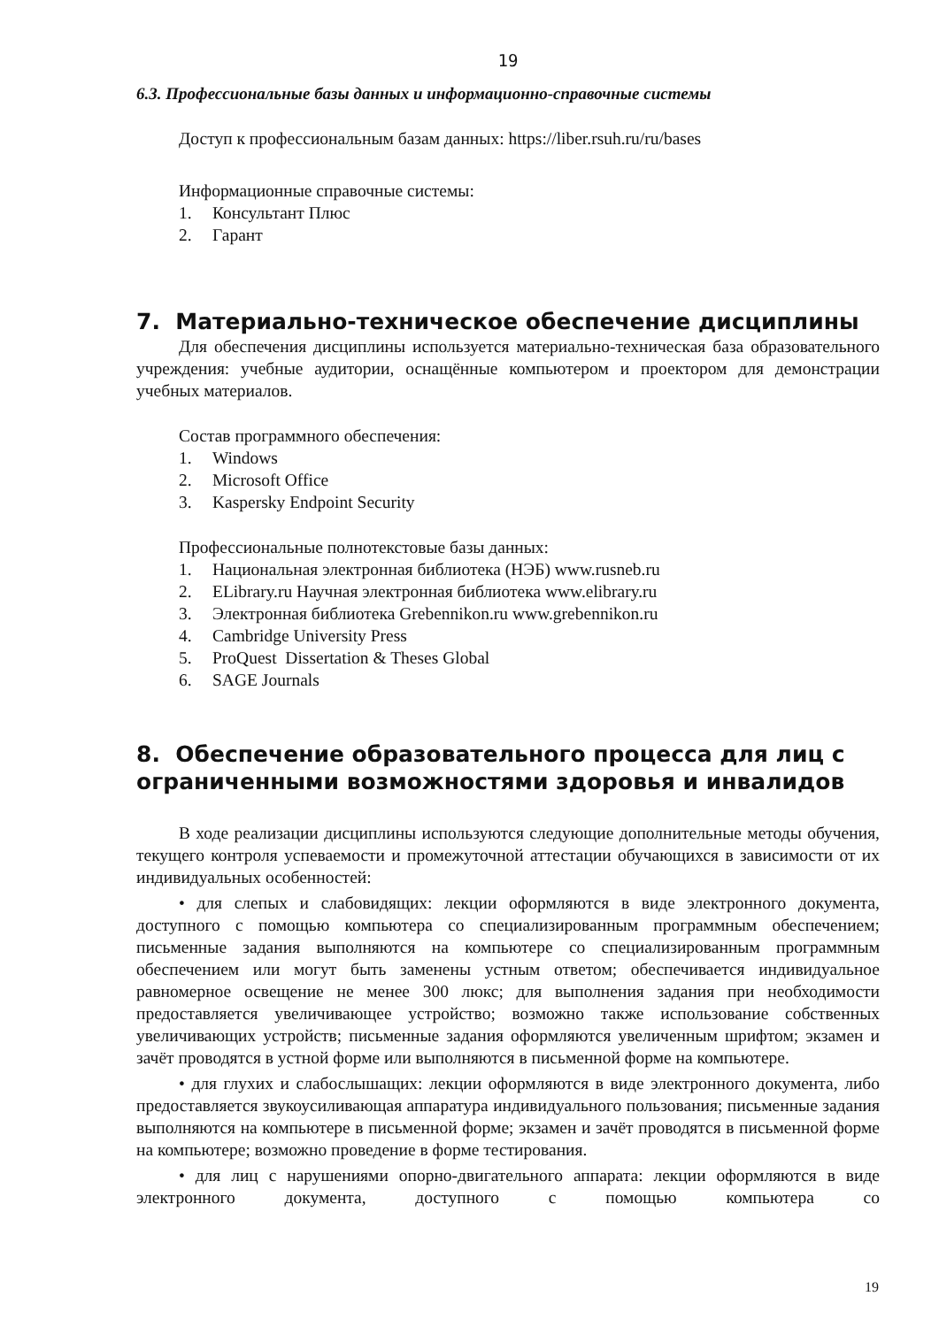19
6.3. Профессиональные базы данных и информационно-справочные системы
Доступ к профессиональным базам данных: https://liber.rsuh.ru/ru/bases
Информационные справочные системы:
1. Консультант Плюс
2. Гарант
7. Материально-техническое обеспечение дисциплины
Для обеспечения дисциплины используется материально-техническая база образовательного учреждения: учебные аудитории, оснащённые компьютером и проектором для демонстрации учебных материалов.
Состав программного обеспечения:
1. Windows
2. Microsoft Office
3. Kaspersky Endpoint Security
Профессиональные полнотекстовые базы данных:
1. Национальная электронная библиотека (НЭБ) www.rusneb.ru
2. ELibrary.ru Научная электронная библиотека www.elibrary.ru
3. Электронная библиотека Grebennikon.ru www.grebennikon.ru
4. Cambridge University Press
5. ProQuest Dissertation & Theses Global
6. SAGE Journals
8. Обеспечение образовательного процесса для лиц с ограниченными возможностями здоровья и инвалидов
В ходе реализации дисциплины используются следующие дополнительные методы обучения, текущего контроля успеваемости и промежуточной аттестации обучающихся в зависимости от их индивидуальных особенностей:
• для слепых и слабовидящих: лекции оформляются в виде электронного документа, доступного с помощью компьютера со специализированным программным обеспечением; письменные задания выполняются на компьютере со специализированным программным обеспечением или могут быть заменены устным ответом; обеспечивается индивидуальное равномерное освещение не менее 300 люкс; для выполнения задания при необходимости предоставляется увеличивающее устройство; возможно также использование собственных увеличивающих устройств; письменные задания оформляются увеличенным шрифтом; экзамен и зачёт проводятся в устной форме или выполняются в письменной форме на компьютере.
• для глухих и слабослышащих: лекции оформляются в виде электронного документа, либо предоставляется звукоусиливающая аппаратура индивидуального пользования; письменные задания выполняются на компьютере в письменной форме; экзамен и зачёт проводятся в письменной форме на компьютере; возможно проведение в форме тестирования.
• для лиц с нарушениями опорно-двигательного аппарата: лекции оформляются в виде электронного документа, доступного с помощью компьютера со
19